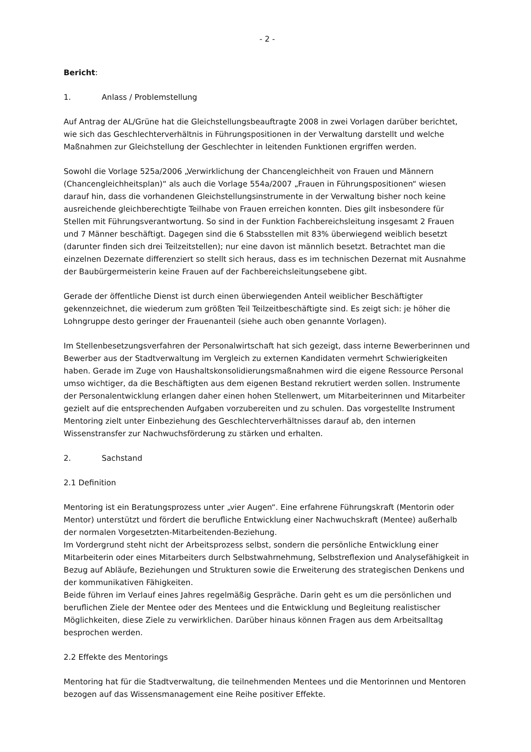- 2 -
Bericht:
1. Anlass / Problemstellung
Auf Antrag der AL/Grüne hat die Gleichstellungsbeauftragte 2008 in zwei Vorlagen darüber berichtet, wie sich das Geschlechterverhältnis in Führungspositionen in der Verwaltung darstellt und welche Maßnahmen zur Gleichstellung der Geschlechter in leitenden Funktionen ergriffen werden.
Sowohl die Vorlage 525a/2006 „Verwirklichung der Chancengleichheit von Frauen und Männern (Chancengleichheitsplan)“ als auch die Vorlage 554a/2007 „Frauen in Führungspositionen“ wiesen darauf hin, dass die vorhandenen Gleichstellungsinstrumente in der Verwaltung bisher noch keine ausreichende gleichberechtigte Teilhabe von Frauen erreichen konnten. Dies gilt insbesondere für Stellen mit Führungsverantwortung. So sind in der Funktion Fachbereichsleitung insgesamt 2 Frauen und 7 Männer beschäftigt. Dagegen sind die 6 Stabsstellen mit 83% überwiegend weiblich besetzt (darunter finden sich drei Teilzeitstellen); nur eine davon ist männlich besetzt. Betrachtet man die einzelnen Dezernate differenziert so stellt sich heraus, dass es im technischen Dezernat mit Ausnahme der Baubürgermeisterin keine Frauen auf der Fachbereichsleitungsebene gibt.
Gerade der öffentliche Dienst ist durch einen überwiegenden Anteil weiblicher Beschäftigter gekennzeichnet, die wiederum zum größten Teil Teilzeitbeschäftigte sind. Es zeigt sich: je höher die Lohngruppe desto geringer der Frauenanteil (siehe auch oben genannte Vorlagen).
Im Stellenbesetzungsverfahren der Personalwirtschaft hat sich gezeigt, dass interne Bewerberinnen und Bewerber aus der Stadtverwaltung im Vergleich zu externen Kandidaten vermehrt Schwierigkeiten haben. Gerade im Zuge von Haushaltskonsolidierungsmaßnahmen wird die eigene Ressource Personal umso wichtiger, da die Beschäftigten aus dem eigenen Bestand rekrutiert werden sollen. Instrumente der Personalentwicklung erlangen daher einen hohen Stellenwert, um Mitarbeiterinnen und Mitarbeiter gezielt auf die entsprechenden Aufgaben vorzubereiten und zu schulen. Das vorgestellte Instrument Mentoring zielt unter Einbeziehung des Geschlechterverhältnisses darauf ab, den internen Wissenstransfer zur Nachwuchsförderung zu stärken und erhalten.
2. Sachstand
2.1 Definition
Mentoring ist ein Beratungsprozess unter „vier Augen“. Eine erfahrene Führungskraft (Mentorin oder Mentor) unterstützt und fördert die berufliche Entwicklung einer Nachwuchskraft (Mentee) außerhalb der normalen Vorgesetzten-Mitarbeitenden-Beziehung.
Im Vordergrund steht nicht der Arbeitsprozess selbst, sondern die persönliche Entwicklung einer Mitarbeiterin oder eines Mitarbeiters durch Selbstwahrnehmung, Selbstreflexion und Analysefähigkeit in Bezug auf Abläufe, Beziehungen und Strukturen sowie die Erweiterung des strategischen Denkens und der kommunikativen Fähigkeiten.
Beide führen im Verlauf eines Jahres regelmäßig Gespräche. Darin geht es um die persönlichen und beruflichen Ziele der Mentee oder des Mentees und die Entwicklung und Begleitung realistischer Möglichkeiten, diese Ziele zu verwirklichen. Darüber hinaus können Fragen aus dem Arbeitsalltag besprochen werden.
2.2 Effekte des Mentorings
Mentoring hat für die Stadtverwaltung, die teilnehmenden Mentees und die Mentorinnen und Mentoren bezogen auf das Wissensmanagement eine Reihe positiver Effekte.